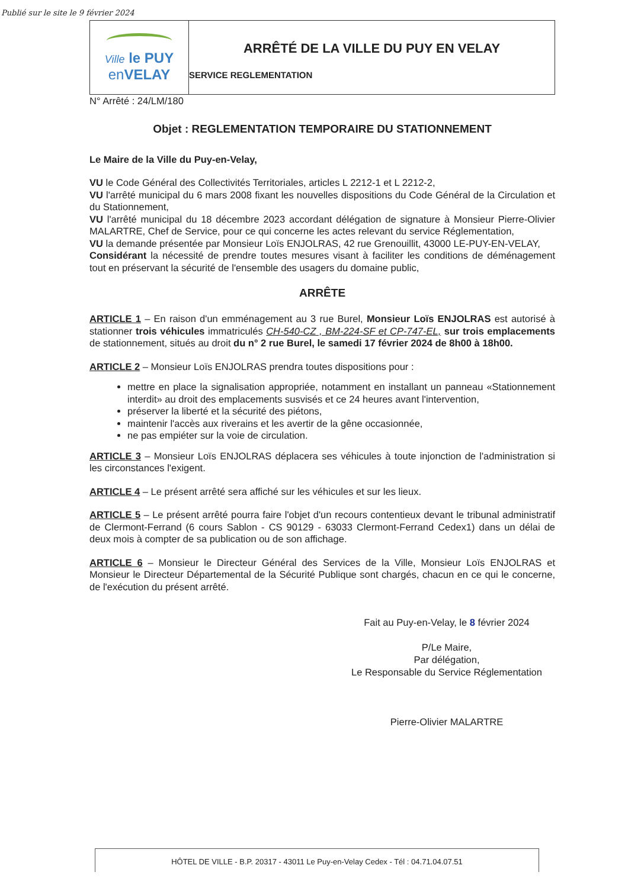Publié sur le site le 9 février 2024
Ville le PUY
en VELAY
ARRÊTÉ DE LA VILLE DU PUY EN VELAY
SERVICE REGLEMENTATION
N° Arrêté : 24/LM/180
Objet : REGLEMENTATION TEMPORAIRE DU STATIONNEMENT
Le Maire de la Ville du Puy-en-Velay,
VU le Code Général des Collectivités Territoriales, articles L 2212-1 et L 2212-2,
VU l'arrêté municipal du 6 mars 2008 fixant les nouvelles dispositions du Code Général de la Circulation et du Stationnement,
VU l'arrêté municipal du 18 décembre 2023 accordant délégation de signature à Monsieur Pierre-Olivier MALARTRE, Chef de Service, pour ce qui concerne les actes relevant du service Réglementation,
VU la demande présentée par Monsieur Loïs ENJOLRAS, 42 rue Grenouillit, 43000 LE-PUY-EN-VELAY,
Considérant la nécessité de prendre toutes mesures visant à faciliter les conditions de déménagement tout en préservant la sécurité de l'ensemble des usagers du domaine public,
ARRÊTE
ARTICLE 1 – En raison d'un emménagement au 3 rue Burel, Monsieur Loïs ENJOLRAS est autorisé à stationner trois véhicules immatriculés CH-540-CZ , BM-224-SF et CP-747-EL, sur trois emplacements de stationnement, situés au droit du n° 2 rue Burel, le samedi 17 février 2024 de 8h00 à 18h00.
ARTICLE 2 – Monsieur Loïs ENJOLRAS prendra toutes dispositions pour :
mettre en place la signalisation appropriée, notamment en installant un panneau «Stationnement interdit» au droit des emplacements susvisés et ce 24 heures avant l'intervention,
préserver la liberté et la sécurité des piétons,
maintenir l'accès aux riverains et les avertir de la gêne occasionnée,
ne pas empiéter sur la voie de circulation.
ARTICLE 3 – Monsieur Loïs ENJOLRAS déplacera ses véhicules à toute injonction de l'administration si les circonstances l'exigent.
ARTICLE 4 – Le présent arrêté sera affiché sur les véhicules et sur les lieux.
ARTICLE 5 – Le présent arrêté pourra faire l'objet d'un recours contentieux devant le tribunal administratif de Clermont-Ferrand (6 cours Sablon - CS 90129 - 63033 Clermont-Ferrand Cedex1) dans un délai de deux mois à compter de sa publication ou de son affichage.
ARTICLE 6 – Monsieur le Directeur Général des Services de la Ville, Monsieur Loïs ENJOLRAS et Monsieur le Directeur Départemental de la Sécurité Publique sont chargés, chacun en ce qui le concerne, de l'exécution du présent arrêté.
Fait au Puy-en-Velay, le 8 février 2024
P/Le Maire,
Par délégation,
Le Responsable du Service Réglementation
Pierre-Olivier MALARTRE
HÔTEL DE VILLE - B.P. 20317 - 43011 Le Puy-en-Velay Cedex - Tél : 04.71.04.07.51